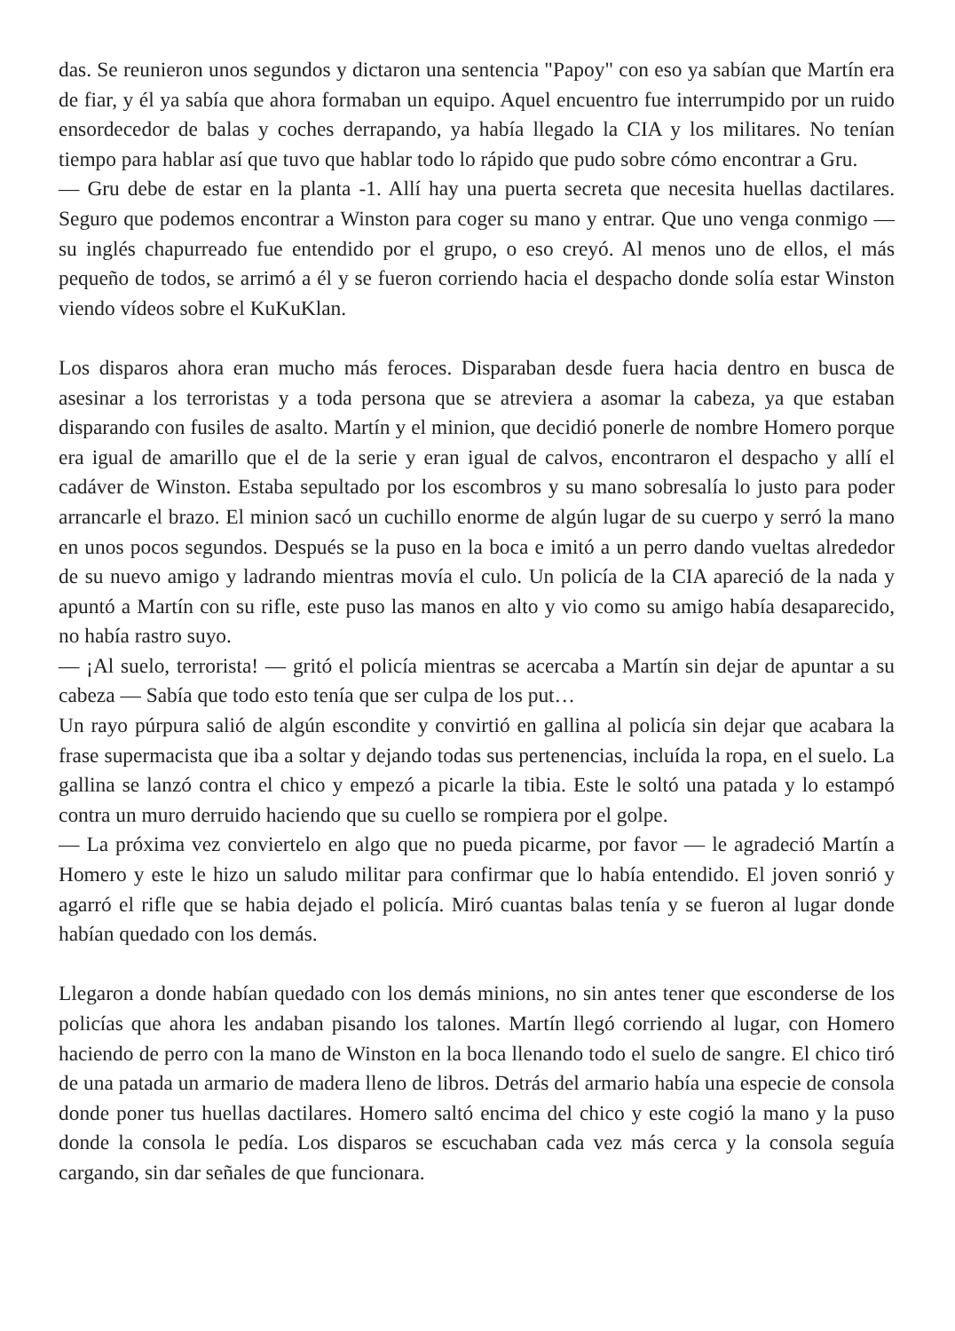das. Se reunieron unos segundos y dictaron una sentencia "Papoy" con eso ya sabían que Martín era de fiar, y él ya sabía que ahora formaban un equipo. Aquel encuentro fue interrumpido por un ruido ensordecedor de balas y coches derrapando, ya había llegado la CIA y los militares. No tenían tiempo para hablar así que tuvo que hablar todo lo rápido que pudo sobre cómo encontrar a Gru.
— Gru debe de estar en la planta -1. Allí hay una puerta secreta que necesita huellas dactilares. Seguro que podemos encontrar a Winston para coger su mano y entrar. Que uno venga conmigo — su inglés chapurreado fue entendido por el grupo, o eso creyó. Al menos uno de ellos, el más pequeño de todos, se arrimó a él y se fueron corriendo hacia el despacho donde solía estar Winston viendo vídeos sobre el KuKuKlan.
Los disparos ahora eran mucho más feroces. Disparaban desde fuera hacia dentro en busca de asesinar a los terroristas y a toda persona que se atreviera a asomar la cabeza, ya que estaban disparando con fusiles de asalto. Martín y el minion, que decidió ponerle de nombre Homero porque era igual de amarillo que el de la serie y eran igual de calvos, encontraron el despacho y allí el cadáver de Winston. Estaba sepultado por los escombros y su mano sobresalía lo justo para poder arrancarle el brazo. El minion sacó un cuchillo enorme de algún lugar de su cuerpo y serró la mano en unos pocos segundos. Después se la puso en la boca e imitó a un perro dando vueltas alrededor de su nuevo amigo y ladrando mientras movía el culo. Un policía de la CIA apareció de la nada y apuntó a Martín con su rifle, este puso las manos en alto y vio como su amigo había desaparecido, no había rastro suyo.
— ¡Al suelo, terrorista! — gritó el policía mientras se acercaba a Martín sin dejar de apuntar a su cabeza — Sabía que todo esto tenía que ser culpa de los put…
Un rayo púrpura salió de algún escondite y convirtió en gallina al policía sin dejar que acabara la frase supermacista que iba a soltar y dejando todas sus pertenencias, incluída la ropa, en el suelo. La gallina se lanzó contra el chico y empezó a picarle la tibia. Este le soltó una patada y lo estampó contra un muro derruido haciendo que su cuello se rompiera por el golpe.
— La próxima vez conviertelo en algo que no pueda picarme, por favor — le agradeció Martín a Homero y este le hizo un saludo militar para confirmar que lo había entendido. El joven sonrió y agarró el rifle que se habia dejado el policía. Miró cuantas balas tenía y se fueron al lugar donde habían quedado con los demás.
Llegaron a donde habían quedado con los demás minions, no sin antes tener que esconderse de los policías que ahora les andaban pisando los talones. Martín llegó corriendo al lugar, con Homero haciendo de perro con la mano de Winston en la boca llenando todo el suelo de sangre. El chico tiró de una patada un armario de madera lleno de libros. Detrás del armario había una especie de consola donde poner tus huellas dactilares. Homero saltó encima del chico y este cogió la mano y la puso donde la consola le pedía. Los disparos se escuchaban cada vez más cerca y la consola seguía cargando, sin dar señales de que funcionara.